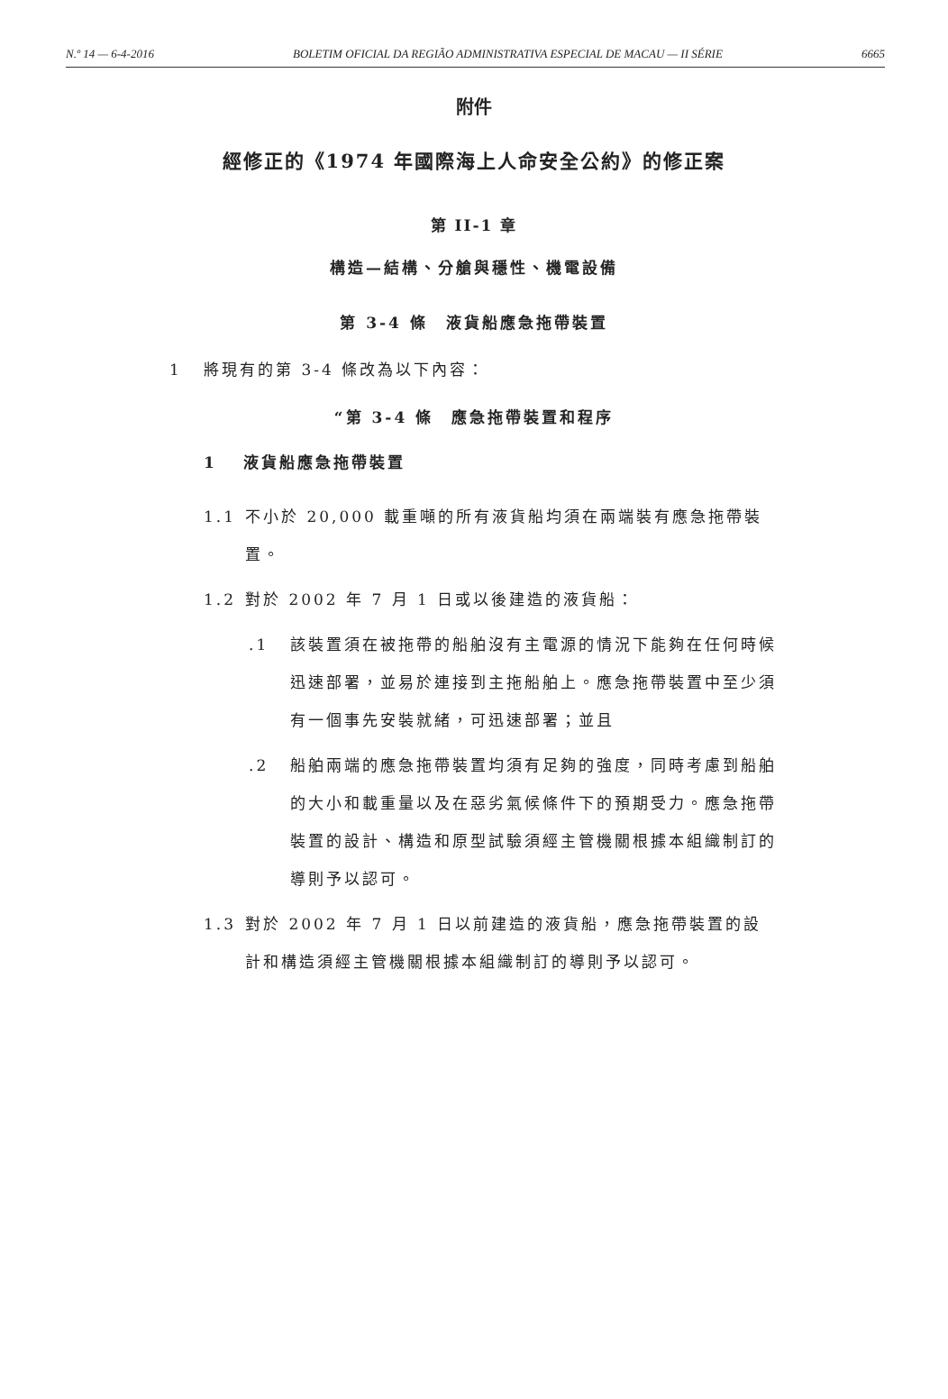N.º 14 — 6-4-2016 BOLETIM OFICIAL DA REGIÃO ADMINISTRATIVA ESPECIAL DE MACAU — II SÉRIE 6665
附件
經修正的《1974 年國際海上人命安全公約》的修正案
第 II-1 章
構造—結構、分艙與穩性、機電設備
第 3-4 條　液貨船應急拖帶裝置
1 將現有的第 3-4 條改為以下內容：
“第 3-4 條　應急拖帶裝置和程序
1 液貨船應急拖帶裝置
1.1 不小於 20,000 載重噸的所有液貨船均須在兩端裝有應急拖帶裝置。
1.2 對於 2002 年 7 月 1 日或以後建造的液貨船：
.1 該裝置須在被拖帶的船舶沒有主電源的情況下能夠在任何時候迅速部署，並易於連接到主拖船舶上。應急拖帶裝置中至少須有一個事先安裝就緒，可迅速部署；並且
.2 船舶兩端的應急拖帶裝置均須有足夠的強度，同時考慮到船舶的大小和載重量以及在惡劣氣候條件下的預期受力。應急拖帶裝置的設計、構造和原型試驗須經主管機關根據本組織制訂的導則予以認可。
1.3 對於 2002 年 7 月 1 日以前建造的液貨船，應急拖帶裝置的設計和構造須經主管機關根據本組織制訂的導則予以認可。